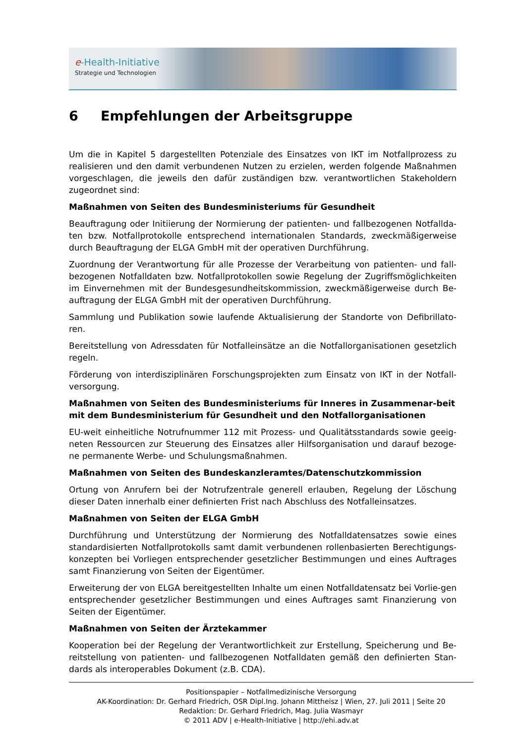e-Health-Initiative
Strategie und Technologien
6 Empfehlungen der Arbeitsgruppe
Um die in Kapitel 5 dargestellten Potenziale des Einsatzes von IKT im Notfallprozess zu realisieren und den damit verbundenen Nutzen zu erzielen, werden folgende Maßnahmen vorgeschlagen, die jeweils den dafür zuständigen bzw. verantwortlichen Stakeholdern zugeordnet sind:
Maßnahmen von Seiten des Bundesministeriums für Gesundheit
Beauftragung oder Initiierung der Normierung der patienten- und fallbezogenen Notfallda-ten bzw. Notfallprotokolle entsprechend internationalen Standards, zweckmäßigerweise durch Beauftragung der ELGA GmbH mit der operativen Durchführung.
Zuordnung der Verantwortung für alle Prozesse der Verarbeitung von patienten- und fall-bezogenen Notfalldaten bzw. Notfallprotokollen sowie Regelung der Zugriffsmöglichkeiten im Einvernehmen mit der Bundesgesundheitskommission, zweckmäßigerweise durch Be-auftragung der ELGA GmbH mit der operativen Durchführung.
Sammlung und Publikation sowie laufende Aktualisierung der Standorte von Defibrillato-ren.
Bereitstellung von Adressdaten für Notfalleinsätze an die Notfallorganisationen gesetzlich regeln.
Förderung von interdisziplinären Forschungsprojekten zum Einsatz von IKT in der Notfall-versorgung.
Maßnahmen von Seiten des Bundesministeriums für Inneres in Zusammenar-beit mit dem Bundesministerium für Gesundheit und den Notfallorganisationen
EU-weit einheitliche Notrufnummer 112 mit Prozess- und Qualitätsstandards sowie geeig-neten Ressourcen zur Steuerung des Einsatzes aller Hilfsorganisation und darauf bezoge-ne permanente Werbe- und Schulungsmaßnahmen.
Maßnahmen von Seiten des Bundeskanzleramtes/Datenschutzkommission
Ortung von Anrufern bei der Notrufzentrale generell erlauben, Regelung der Löschung dieser Daten innerhalb einer definierten Frist nach Abschluss des Notfalleinsatzes.
Maßnahmen von Seiten der ELGA GmbH
Durchführung und Unterstützung der Normierung des Notfalldatensatzes sowie eines standardisierten Notfallprotokolls samt damit verbundenen rollenbasierten Berechtigungs-konzepten bei Vorliegen entsprechender gesetzlicher Bestimmungen und eines Auftrages samt Finanzierung von Seiten der Eigentümer.
Erweiterung der von ELGA bereitgestellten Inhalte um einen Notfalldatensatz bei Vorlie-gen entsprechender gesetzlicher Bestimmungen und eines Auftrages samt Finanzierung von Seiten der Eigentümer.
Maßnahmen von Seiten der Ärztekammer
Kooperation bei der Regelung der Verantwortlichkeit zur Erstellung, Speicherung und Be-reitstellung von patienten- und fallbezogenen Notfalldaten gemäß den definierten Stan-dards als interoperables Dokument (z.B. CDA).
Positionspapier – Notfallmedizinische Versorgung
AK-Koordination: Dr. Gerhard Friedrich, OSR Dipl.Ing. Johann Mittheisz | Wien, 27. Juli 2011 | Seite 20
Redaktion: Dr. Gerhard Friedrich, Mag. Julia Wasmayr
© 2011 ADV | e-Health-Initiative | http://ehi.adv.at